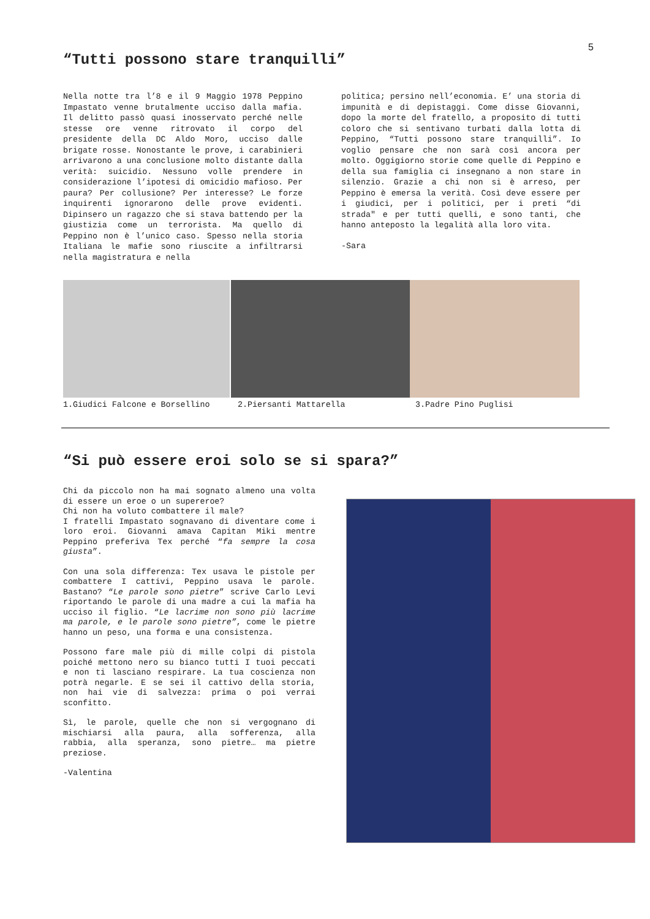5
“Tutti possono stare tranquilli”
Nella notte tra l’8 e il 9 Maggio 1978 Peppino Impastato venne brutalmente ucciso dalla mafia. Il delitto passò quasi inosservato perché nelle stesse ore venne ritrovato il corpo del presidente della DC Aldo Moro, ucciso dalle brigate rosse. Nonostante le prove, i carabinieri arrivarono a una conclusione molto distante dalla verità: suicidio. Nessuno volle prendere in considerazione l’ipotesi di omicidio mafioso. Per paura? Per collusione? Per interesse? Le forze inquirenti ignorarono delle prove evidenti. Dipinsero un ragazzo che si stava battendo per la giustizia come un terrorista. Ma quello di Peppino non è l’unico caso. Spesso nella storia Italiana le mafie sono riuscite a infiltrarsi nella magistratura e nella
politica; persino nell’economia. E’ una storia di impunità e di depistaggi. Come disse Giovanni, dopo la morte del fratello, a proposito di tutti coloro che si sentivano turbati dalla lotta di Peppino, “Tutti possono stare tranquilli”. Io voglio pensare che non sarà così ancora per molto. Oggigiorno storie come quelle di Peppino e della sua famiglia ci insegnano a non stare in silenzio. Grazie a chi non si è arreso, per Peppino è emersa la verità. Così deve essere per i giudici, per i politici, per i preti “di strada" e per tutti quelli, e sono tanti, che hanno anteposto la legalità alla loro vita.
-Sara
1.Giudici Falcone e Borsellino 2.Piersanti Mattarella 3.Padre Pino Puglisi
“Si può essere eroi solo se si spara?”
Chi da piccolo non ha mai sognato almeno una volta di essere un eroe o un supereroe?
Chi non ha voluto combattere il male?
I fratelli Impastato sognavano di diventare come i loro eroi. Giovanni amava Capitan Miki mentre Peppino preferiva Tex perché “fa sempre la cosa giusta”.
Con una sola differenza: Tex usava le pistole per combattere I cattivi, Peppino usava le parole. Bastano? “Le parole sono pietre” scrive Carlo Levi riportando le parole di una madre a cui la mafia ha ucciso il figlio. “Le lacrime non sono più lacrime ma parole, e le parole sono pietre”, come le pietre hanno un peso, una forma e una consistenza.
Possono fare male più di mille colpi di pistola poiché mettono nero su bianco tutti I tuoi peccati e non ti lasciano respirare. La tua coscienza non potrà negarle. E se sei il cattivo della storia, non hai vie di salvezza: prima o poi verrai sconfitto.
Sì, le parole, quelle che non si vergognano di mischiarsi alla paura, alla sofferenza, alla rabbia, alla speranza, sono pietre… ma pietre preziose.
-Valentina